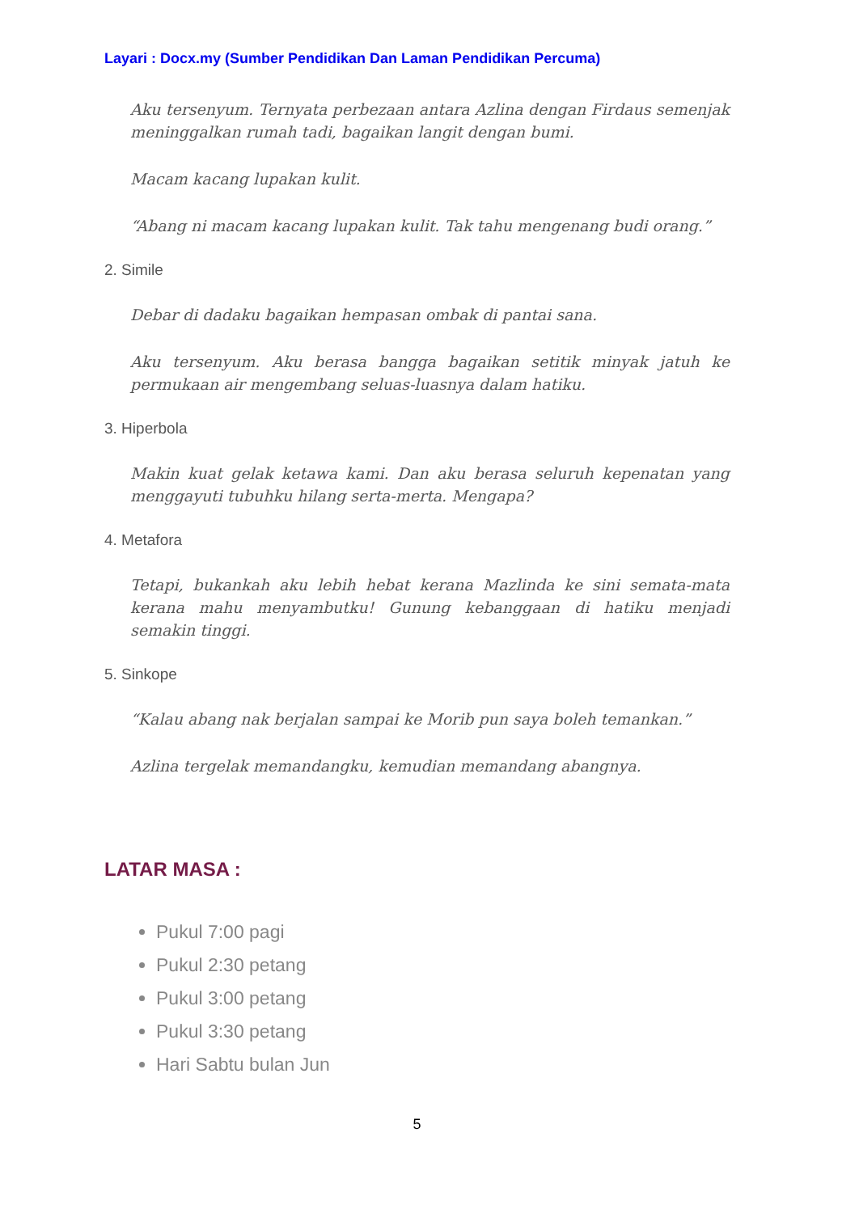Layari : Docx.my (Sumber Pendidikan Dan Laman Pendidikan Percuma)
Aku tersenyum. Ternyata perbezaan antara Azlina dengan Firdaus semenjak meninggalkan rumah tadi, bagaikan langit dengan bumi.
Macam kacang lupakan kulit.
“Abang ni macam kacang lupakan kulit. Tak tahu mengenang budi orang.”
2. Simile
Debar di dadaku bagaikan hempasan ombak di pantai sana.
Aku tersenyum. Aku berasa bangga bagaikan setitik minyak jatuh ke permukaan air mengembang seluas-luasnya dalam hatiku.
3. Hiperbola
Makin kuat gelak ketawa kami. Dan aku berasa seluruh kepenatan yang menggayuti tubuhku hilang serta-merta. Mengapa?
4. Metafora
Tetapi, bukankah aku lebih hebat kerana Mazlinda ke sini semata-mata kerana mahu menyambutku! Gunung kebanggaan di hatiku menjadi semakin tinggi.
5. Sinkope
“Kalau abang nak berjalan sampai ke Morib pun saya boleh temankan.”
Azlina tergelak memandangku, kemudian memandang abangnya.
LATAR MASA :
Pukul 7:00 pagi
Pukul 2:30 petang
Pukul 3:00 petang
Pukul 3:30 petang
Hari Sabtu bulan Jun
5